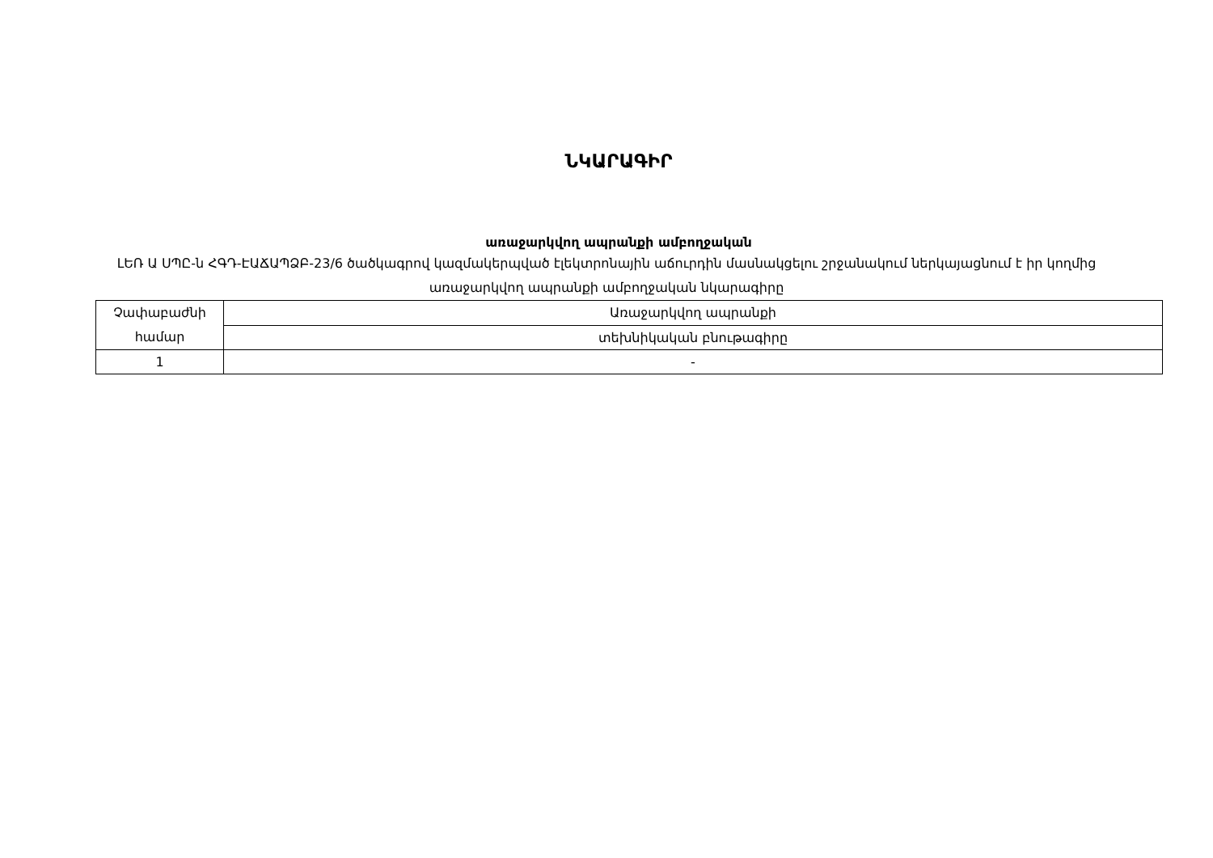ՆԿԱՐԱԳԻՐ
առաջարկվող ապրանքի ամբողջական
ԼԵՌ Ա ՍՊԸ-ն ՀԳԴ-ԷԱՃԱՊՁԲ-23/6 ծածկագրով կազմակերպված էլեկտրոնային աճուրդին մասնակցելու շրջանակում ներկայացնում է իր կողմից առաջարկվող ապրանքի ամբողջական նկարագիրը
| Չափաբաժնի համար | Առաջարկվող ապրանքի |
| | տեխնիկական բնութագիրը |
| 1 | - |